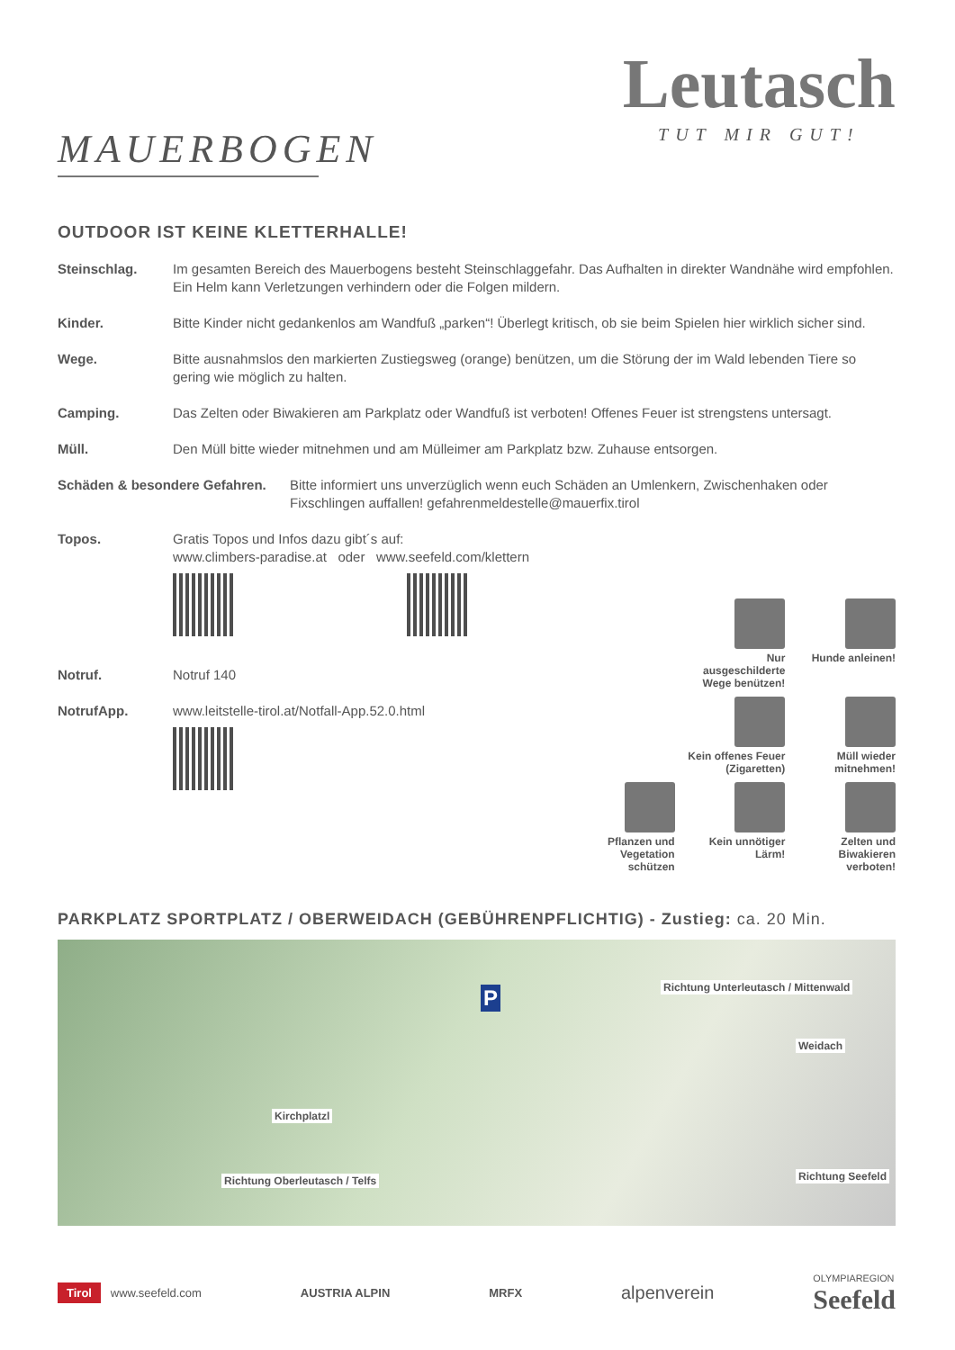MAUERBOGEN
Leutasch
TUT MIR GUT!
OUTDOOR IST KEINE KLETTERHALLE!
Steinschlag. Im gesamten Bereich des Mauerbogens besteht Steinschlaggefahr. Das Aufhalten in direkter Wandnähe wird empfohlen. Ein Helm kann Verletzungen verhindern oder die Folgen mildern.
Kinder. Bitte Kinder nicht gedankenlos am Wandfuß „parken“! Überlegt kritisch, ob sie beim Spielen hier wirklich sicher sind.
Wege. Bitte ausnahmslos den markierten Zustiegsweg (orange) benützen, um die Störung der im Wald lebenden Tiere so gering wie möglich zu halten.
Camping. Das Zelten oder Biwakieren am Parkplatz oder Wandfuß ist verboten! Offenes Feuer ist strengstens untersagt.
Müll. Den Müll bitte wieder mitnehmen und am Mülleimer am Parkplatz bzw. Zuhause entsorgen.
Schäden & besondere Gefahren.
Bitte informiert uns unverzüglich wenn euch Schäden an Umlenkern, Zwischenhaken oder Fixschlingen auffallen! gefahrenmeldestelle@mauerfix.tirol
Topos. Gratis Topos und Infos dazu gibt´s auf:
www.climbers-paradise.at oder www.seefeld.com/klettern
Notruf. Notruf 140
NotrufApp. www.leitstelle-tirol.at/Notfall-App.52.0.html
Nur ausgeschilderte Wege benützen!
Hunde anleinen!
Kein offenes Feuer (Zigaretten)
Müll wieder mitnehmen!
Pflanzen und Vegetation schützen
Kein unnötiger Lärm!
Zelten und Biwakieren verboten!
PARKPLATZ SPORTPLATZ / OBERWEIDACH (GEBÜHRENPFLICHTIG) - Zustieg: ca. 20 Min.
P Richtung Unterleutasch / Mittenwald
Weidach
Kirchplatzl
Richtung Oberleutasch / Telfs Richtung Seefeld
Tirol www.seefeld.com AUSTRIA ALPIN MRFX alpenverein OLYMPIAREGION
Seefeld